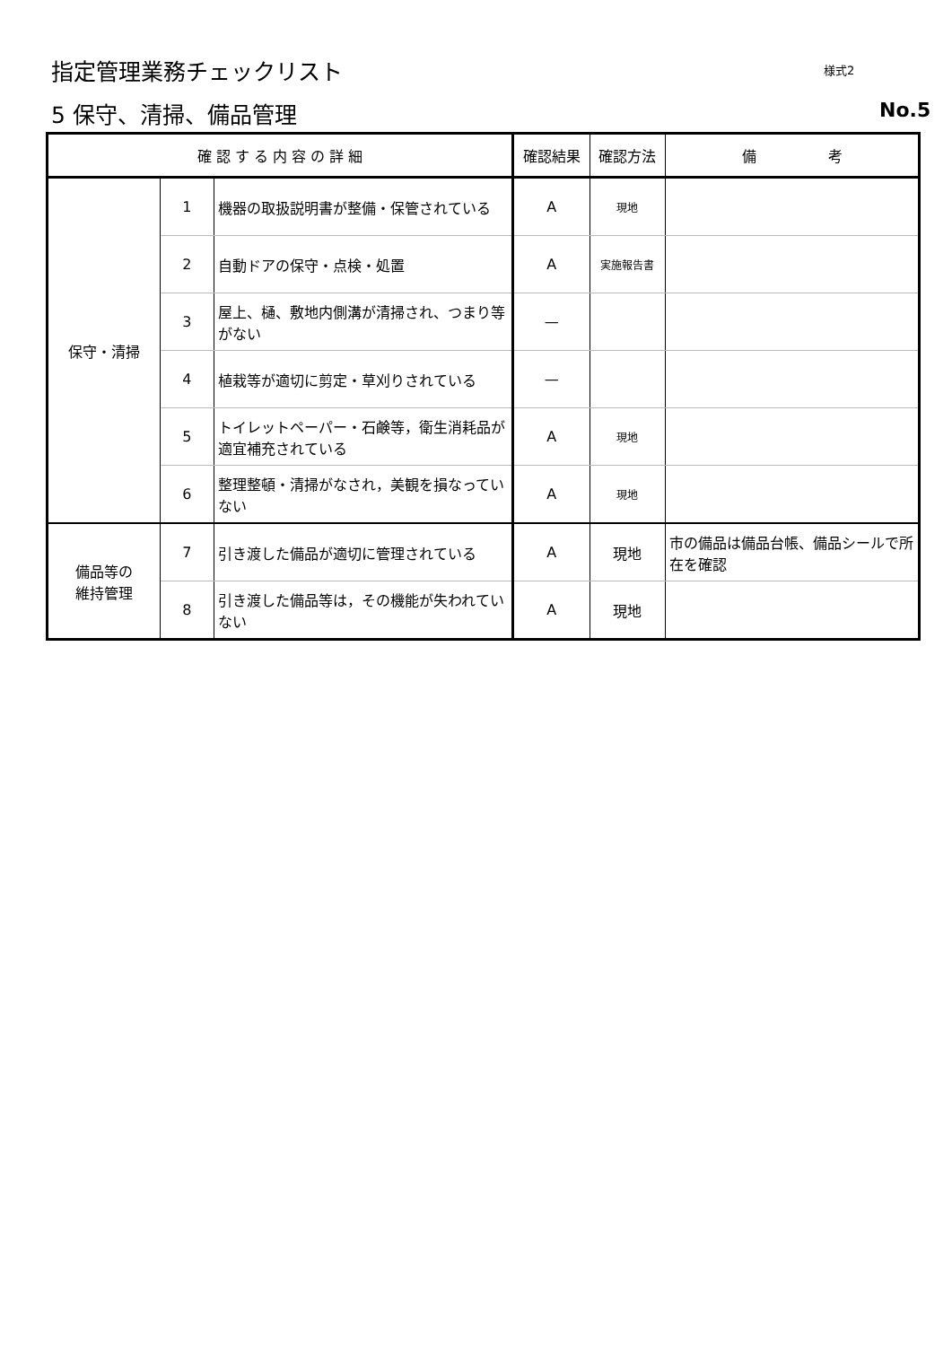指定管理業務チェックリスト 様式2
5 保守、清掃、備品管理 No.5
| 確 認 す る 内 容 の 詳 細 | | | 確認結果 | 確認方法 | 備 考 |
| --- | --- | --- | --- | --- | --- |
| 保守・清掃 | 1 | 機器の取扱説明書が整備・保管されている | A | 現地 | |
| | 2 | 自動ドアの保守・点検・処置 | A | 実施報告書 | |
| | 3 | 屋上、樋、敷地内側溝が清掃され、つまり等がない | — | | |
| | 4 | 植栽等が適切に剪定・草刈りされている | — | | |
| | 5 | トイレットペーパー・石鹸等，衛生消耗品が適宜補充されている | A | 現地 | |
| | 6 | 整理整頓・清掃がなされ，美観を損なっていない | A | 現地 | |
| 備品等の 維持管理 | 7 | 引き渡した備品が適切に管理されている | A | 現地 | 市の備品は備品台帳、備品シールで所在を確認 |
| | 8 | 引き渡した備品等は，その機能が失われていない | A | 現地 | |